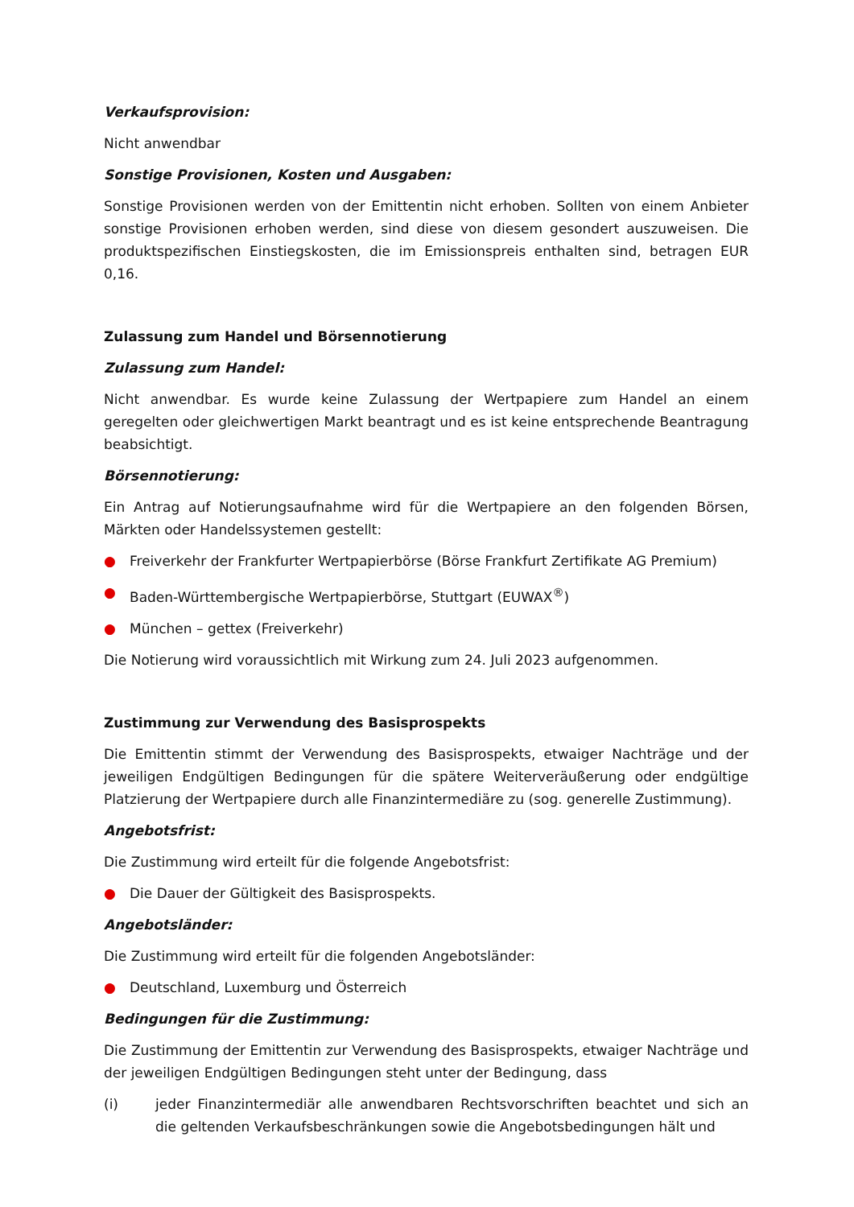Verkaufsprovision:
Nicht anwendbar
Sonstige Provisionen, Kosten und Ausgaben:
Sonstige Provisionen werden von der Emittentin nicht erhoben. Sollten von einem Anbieter sonstige Provisionen erhoben werden, sind diese von diesem gesondert auszuweisen. Die produktspezifischen Einstiegskosten, die im Emissionspreis enthalten sind, betragen EUR 0,16.
Zulassung zum Handel und Börsennotierung
Zulassung zum Handel:
Nicht anwendbar. Es wurde keine Zulassung der Wertpapiere zum Handel an einem geregelten oder gleichwertigen Markt beantragt und es ist keine entsprechende Beantragung beabsichtigt.
Börsennotierung:
Ein Antrag auf Notierungsaufnahme wird für die Wertpapiere an den folgenden Börsen, Märkten oder Handelssystemen gestellt:
● Freiverkehr der Frankfurter Wertpapierbörse (Börse Frankfurt Zertifikate AG Premium)
● Baden-Württembergische Wertpapierbörse, Stuttgart (EUWAX<sup>®</sup>)
● München – gettex (Freiverkehr)
Die Notierung wird voraussichtlich mit Wirkung zum 24. Juli 2023 aufgenommen.
Zustimmung zur Verwendung des Basisprospekts
Die Emittentin stimmt der Verwendung des Basisprospekts, etwaiger Nachträge und der jeweiligen Endgültigen Bedingungen für die spätere Weiterveräußerung oder endgültige Platzierung der Wertpapiere durch alle Finanzintermediäre zu (sog. generelle Zustimmung).
Angebotsfrist:
Die Zustimmung wird erteilt für die folgende Angebotsfrist:
● Die Dauer der Gültigkeit des Basisprospekts.
Angebotsländer:
Die Zustimmung wird erteilt für die folgenden Angebotsländer:
● Deutschland, Luxemburg und Österreich
Bedingungen für die Zustimmung:
Die Zustimmung der Emittentin zur Verwendung des Basisprospekts, etwaiger Nachträge und der jeweiligen Endgültigen Bedingungen steht unter der Bedingung, dass
(i) jeder Finanzintermediär alle anwendbaren Rechtsvorschriften beachtet und sich an die geltenden Verkaufsbeschränkungen sowie die Angebotsbedingungen hält und